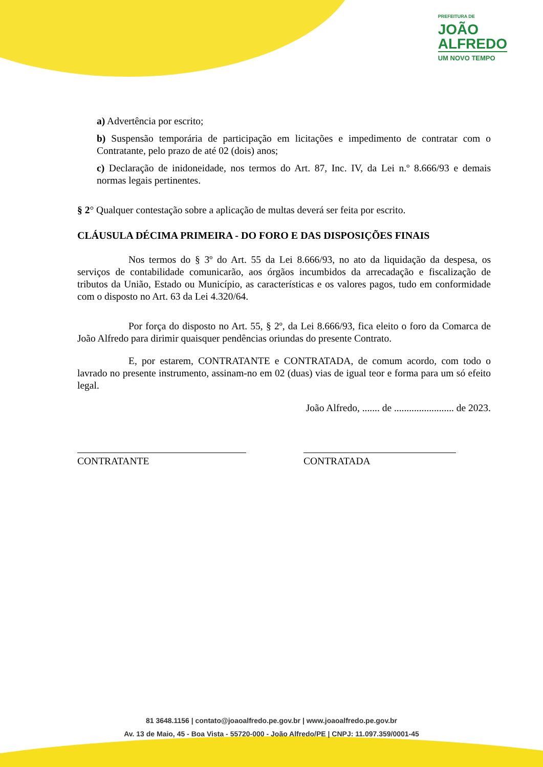PREFEITURA DE
JOÃO
ALFREDO
UM NOVO TEMPO
a) Advertência por escrito;
b) Suspensão temporária de participação em licitações e impedimento de contratar com o Contratante, pelo prazo de até 02 (dois) anos;
c) Declaração de inidoneidade, nos termos do Art. 87, Inc. IV, da Lei n.º 8.666/93 e demais normas legais pertinentes.
§ 2° Qualquer contestação sobre a aplicação de multas deverá ser feita por escrito.
CLÁUSULA DÉCIMA PRIMEIRA - DO FORO E DAS DISPOSIÇÕES FINAIS
Nos termos do § 3º do Art. 55 da Lei 8.666/93, no ato da liquidação da despesa, os serviços de contabilidade comunicarão, aos órgãos incumbidos da arrecadação e fiscalização de tributos da União, Estado ou Município, as características e os valores pagos, tudo em conformidade com o disposto no Art. 63 da Lei 4.320/64.
Por força do disposto no Art. 55, § 2º, da Lei 8.666/93, fica eleito o foro da Comarca de João Alfredo para dirimir quaisquer pendências oriundas do presente Contrato.
E, por estarem, CONTRATANTE e CONTRATADA, de comum acordo, com todo o lavrado no presente instrumento, assinam-no em 02 (duas) vias de igual teor e forma para um só efeito legal.
João Alfredo, ....... de ........................ de 2023.
CONTRATANTE CONTRATADA
81 3648.1156 | contato@joaoalfredo.pe.gov.br | www.joaoalfredo.pe.gov.br
Av. 13 de Maio, 45 - Boa Vista - 55720-000 - João Alfredo/PE | CNPJ: 11.097.359/0001-45